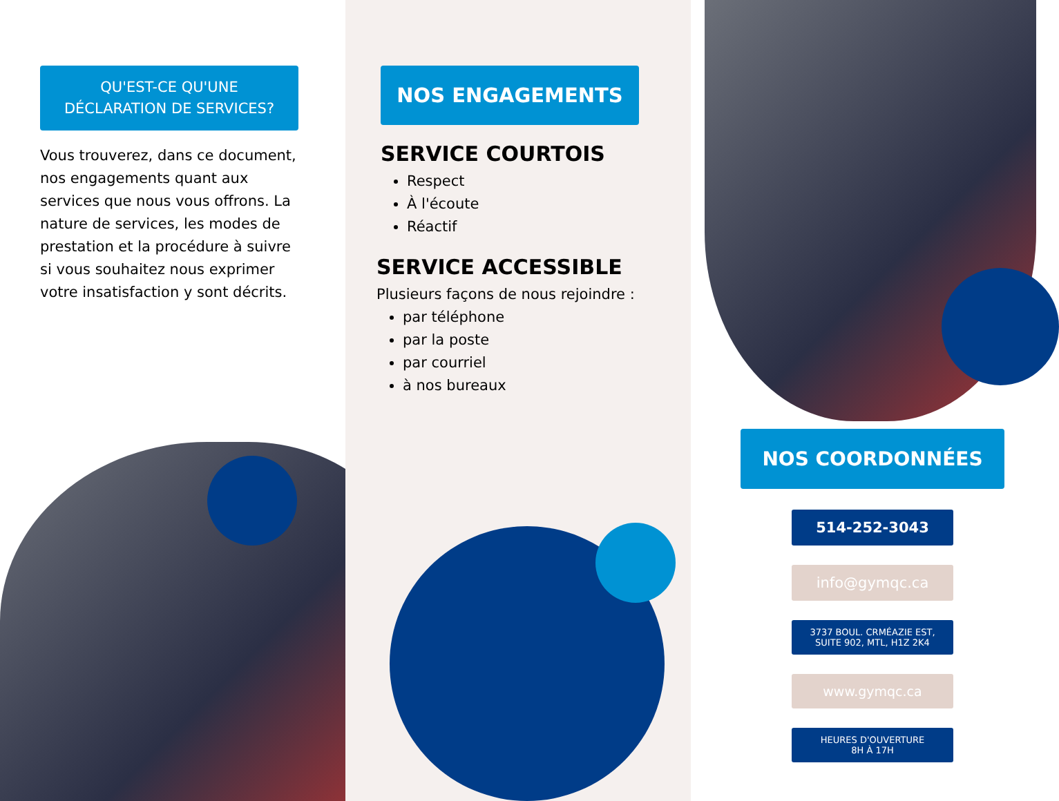QU'EST-CE QU'UNE
DÉCLARATION DE SERVICES?
Vous trouverez, dans ce document, nos engagements quant aux services que nous vous offrons. La nature de services, les modes de prestation et la procédure à suivre si vous souhaitez nous exprimer votre insatisfaction y sont décrits.
NOS ENGAGEMENTS
SERVICE COURTOIS
Respect
À l'écoute
Réactif
SERVICE ACCESSIBLE
Plusieurs façons de nous rejoindre :
par téléphone
par la poste
par courriel
à nos bureaux
NOS COORDONNÉES
514-252-3043
info@gymqc.ca
3737 BOUL. CRMÉAZIE EST,
SUITE 902, MTL, H1Z 2K4
www.gymqc.ca
HEURES D'OUVERTURE
8H À 17H